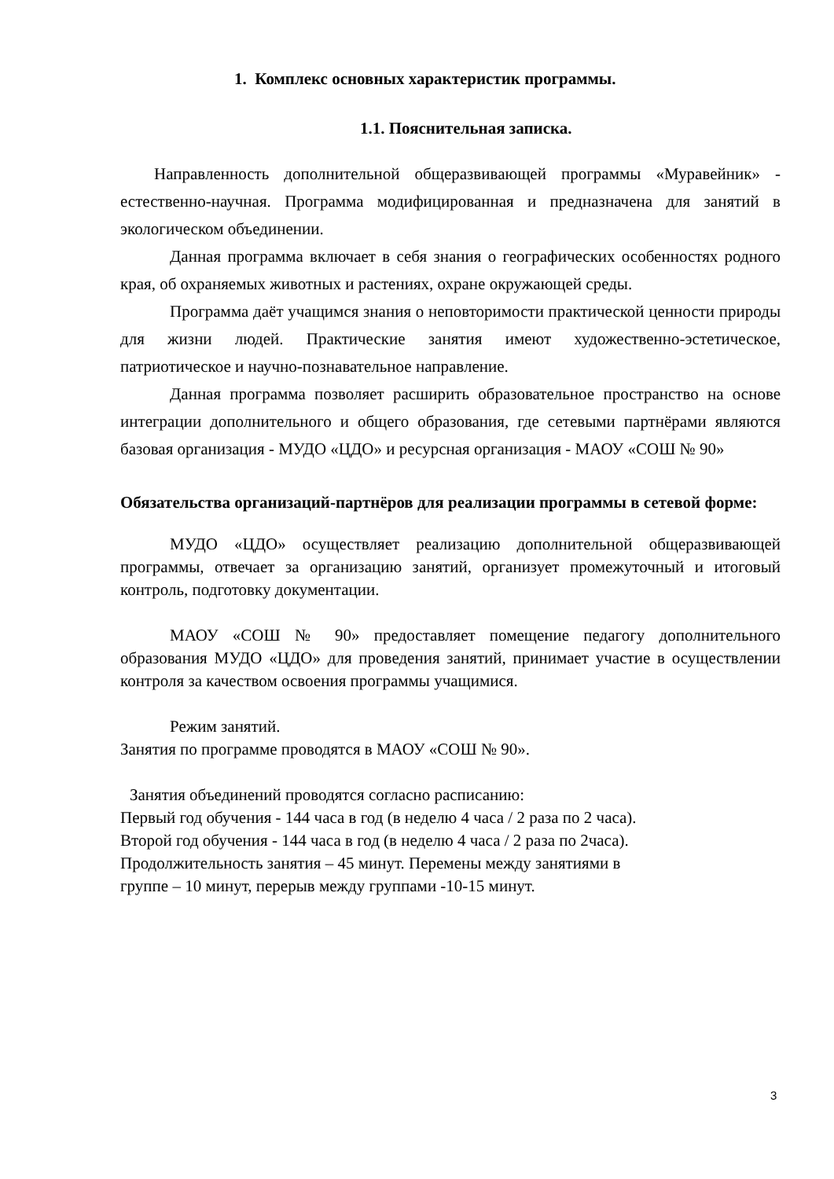1. Комплекс основных характеристик программы.
1.1. Пояснительная записка.
Направленность дополнительной общеразвивающей программы «Муравейник» - естественно-научная. Программа модифицированная и предназначена для занятий в экологическом объединении.
Данная программа включает в себя знания о географических особенностях родного края, об охраняемых животных и растениях, охране окружающей среды.
Программа даёт учащимся знания о неповторимости практической ценности природы для жизни людей. Практические занятия имеют художественно-эстетическое, патриотическое и научно-познавательное направление.
Данная программа позволяет расширить образовательное пространство на основе интеграции дополнительного и общего образования, где сетевыми партнёрами являются базовая организация - МУДО «ЦДО» и ресурсная организация - МАОУ «СОШ № 90»
Обязательства организаций-партнёров для реализации программы в сетевой форме:
МУДО «ЦДО» осуществляет реализацию дополнительной общеразвивающей программы, отвечает за организацию занятий, организует промежуточный и итоговый контроль, подготовку документации.
МАОУ «СОШ № 90» предоставляет помещение педагогу дополнительного образования МУДО «ЦДО» для проведения занятий, принимает участие в осуществлении контроля за качеством освоения программы учащимися.
Режим занятий.
Занятия по программе проводятся в МАОУ «СОШ № 90».
Занятия объединений проводятся согласно расписанию:
Первый год обучения - 144 часа в год (в неделю 4 часа / 2 раза по 2 часа).
Второй год обучения - 144 часа в год (в неделю 4 часа / 2 раза по 2часа).
Продолжительность занятия – 45 минут. Перемены между занятиями в
группе – 10 минут, перерыв между группами -10-15 минут.
3